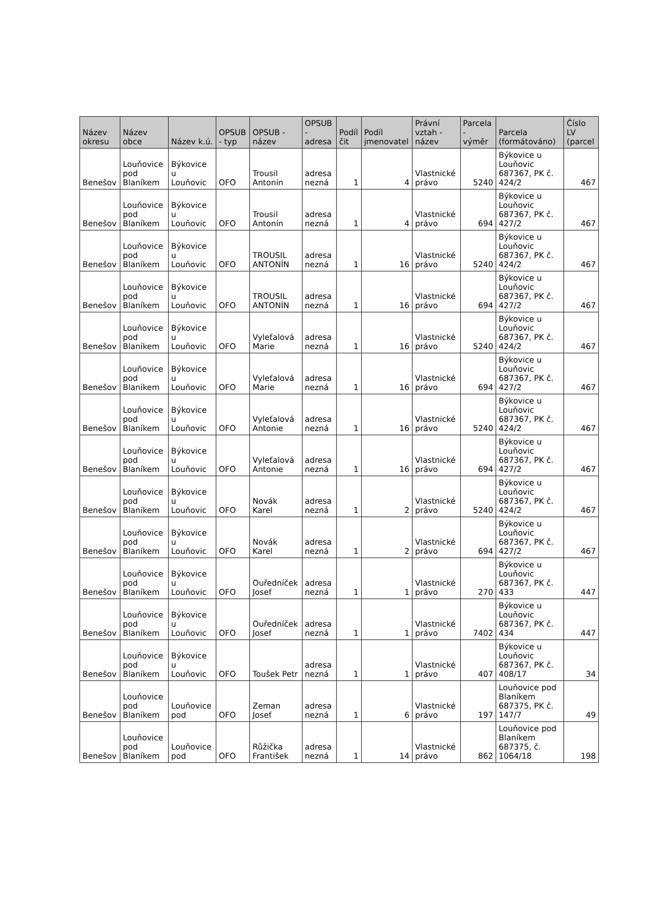| Název okresu | Název obce | Název k.ú. | OPSUB - typ | OPSUB - název | OPSUB - adresa | Podíl čit | Podíl jmenovatel | Právní vztah - název | Parcela - výměr | Parcela (formátováno) | Číslo LV (parcel |
| --- | --- | --- | --- | --- | --- | --- | --- | --- | --- | --- | --- |
| Benešov | Louňovice pod Blaníkem | Býkovice u Louňovic | OFO | Trousil Antonín | adresa nezná | 1 | 4 | Vlastnické právo | 5240 | Býkovice u Louňovic 687367, PK č. 424/2 | 467 |
| Benešov | Louňovice pod Blaníkem | Býkovice u Louňovic | OFO | Trousil Antonín | adresa nezná | 1 | 4 | Vlastnické právo | 694 | Býkovice u Louňovic 687367, PK č. 427/2 | 467 |
| Benešov | Louňovice pod Blaníkem | Býkovice u Louňovic | OFO | TROUSIL ANTONÍN | adresa nezná | 1 | 16 | Vlastnické právo | 5240 | Býkovice u Louňovic 687367, PK č. 424/2 | 467 |
| Benešov | Louňovice pod Blaníkem | Býkovice u Louňovic | OFO | TROUSIL ANTONÍN | adresa nezná | 1 | 16 | Vlastnické právo | 694 | Býkovice u Louňovic 687367, PK č. 427/2 | 467 |
| Benešov | Louňovice pod Blaníkem | Býkovice u Louňovic | OFO | Vyleťalová Marie | adresa nezná | 1 | 16 | Vlastnické právo | 5240 | Býkovice u Louňovic 687367, PK č. 424/2 | 467 |
| Benešov | Louňovice pod Blaníkem | Býkovice u Louňovic | OFO | Vyleťalová Marie | adresa nezná | 1 | 16 | Vlastnické právo | 694 | Býkovice u Louňovic 687367, PK č. 427/2 | 467 |
| Benešov | Louňovice pod Blaníkem | Býkovice u Louňovic | OFO | Vyleťalová Antonie | adresa nezná | 1 | 16 | Vlastnické právo | 5240 | Býkovice u Louňovic 687367, PK č. 424/2 | 467 |
| Benešov | Louňovice pod Blaníkem | Býkovice u Louňovic | OFO | Vyleťalová Antonie | adresa nezná | 1 | 16 | Vlastnické právo | 694 | Býkovice u Louňovic 687367, PK č. 427/2 | 467 |
| Benešov | Louňovice pod Blaníkem | Býkovice u Louňovic | OFO | Novák Karel | adresa nezná | 1 | 2 | Vlastnické právo | 5240 | Býkovice u Louňovic 687367, PK č. 424/2 | 467 |
| Benešov | Louňovice pod Blaníkem | Býkovice u Louňovic | OFO | Novák Karel | adresa nezná | 1 | 2 | Vlastnické právo | 694 | Býkovice u Louňovic 687367, PK č. 427/2 | 467 |
| Benešov | Louňovice pod Blaníkem | Býkovice u Louňovic | OFO | Ouředníček Josef | adresa nezná | 1 | 1 | Vlastnické právo | 270 | Býkovice u Louňovic 687367, PK č. 433 | 447 |
| Benešov | Louňovice pod Blaníkem | Býkovice u Louňovic | OFO | Ouředníček Josef | adresa nezná | 1 | 1 | Vlastnické právo | 7402 | Býkovice u Louňovic 687367, PK č. 434 | 447 |
| Benešov | Louňovice pod Blaníkem | Býkovice u Louňovic | OFO | Toušek Petr | adresa nezná | 1 | 1 | Vlastnické právo | 407 | Býkovice u Louňovic 687367, PK č. 408/17 | 34 |
| Benešov | Louňovice pod Blaníkem | Louňovice pod | OFO | Zeman Josef | adresa nezná | 1 | 6 | Vlastnické právo | 197 | Louňovice pod Blaníkem 687375, PK č. 147/7 | 49 |
| Benešov | Louňovice pod Blaníkem | Louňovice pod | OFO | Růžička František | adresa nezná | 1 | 14 | Vlastnické právo | 862 | Louňovice pod Blaníkem 687375, č. 1064/18 | 198 |